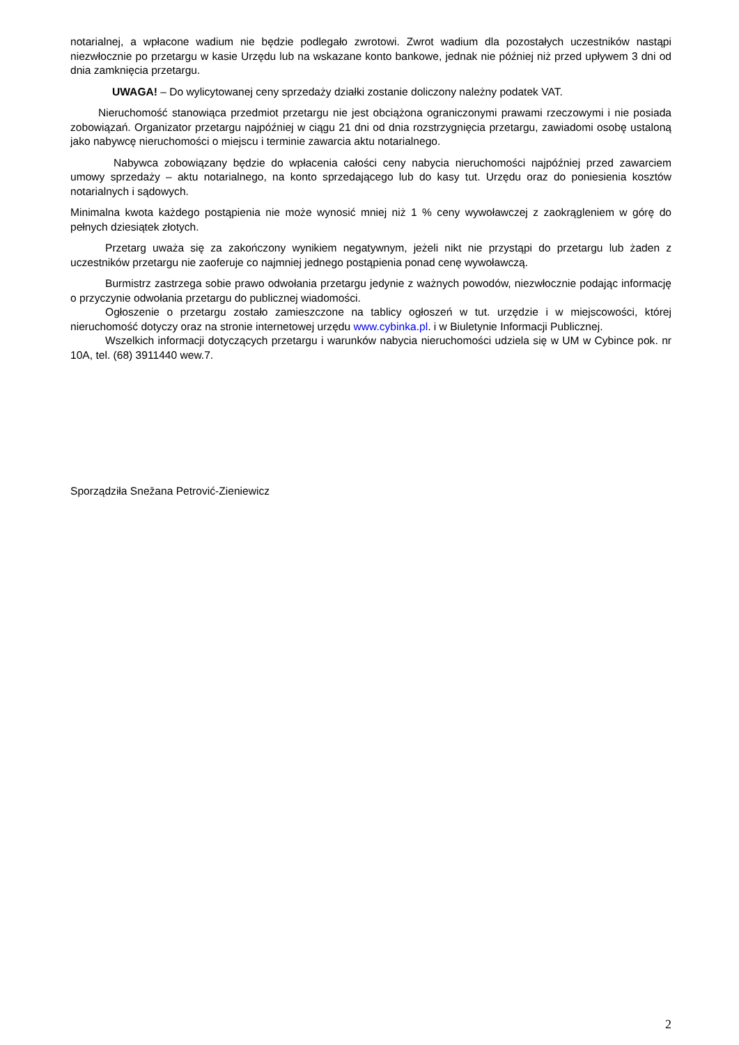notarialnej, a wpłacone wadium nie będzie podlegało zwrotowi. Zwrot wadium dla pozostałych uczestników nastąpi niezwłocznie po przetargu w kasie Urzędu lub na wskazane konto bankowe, jednak nie później niż przed upływem 3 dni od dnia zamknięcia przetargu.
UWAGA! – Do wylicytowanej ceny sprzedaży działki zostanie doliczony należny podatek VAT.
Nieruchomość stanowiąca przedmiot przetargu nie jest obciążona ograniczonymi prawami rzeczowymi i nie posiada zobowiązań. Organizator przetargu najpóźniej w ciągu 21 dni od dnia rozstrzygnięcia przetargu, zawiadomi osobę ustaloną jako nabywcę nieruchomości o miejscu i terminie zawarcia aktu notarialnego.
Nabywca zobowiązany będzie do wpłacenia całości ceny nabycia nieruchomości najpóźniej przed zawarciem umowy sprzedaży – aktu notarialnego, na konto sprzedającego lub do kasy tut. Urzędu oraz do poniesienia kosztów notarialnych i sądowych.
Minimalna kwota każdego postąpienia nie może wynosić mniej niż 1 % ceny wywoławczej z zaokrągleniem w górę do pełnych dziesiątek złotych.
Przetarg uważa się za zakończony wynikiem negatywnym, jeżeli nikt nie przystąpi do przetargu lub żaden z uczestników przetargu nie zaoferuje co najmniej jednego postąpienia ponad cenę wywoławczą.
Burmistrz zastrzega sobie prawo odwołania przetargu jedynie z ważnych powodów, niezwłocznie podając informację o przyczynie odwołania przetargu do publicznej wiadomości.
Ogłoszenie o przetargu zostało zamieszczone na tablicy ogłoszeń w tut. urzędzie i w miejscowości, której nieruchomość dotyczy oraz na stronie internetowej urzędu www.cybinka.pl. i w Biuletynie Informacji Publicznej.
Wszelkich informacji dotyczących przetargu i warunków nabycia nieruchomości udziela się w UM w Cybince pok. nr 10A, tel. (68) 3911440 wew.7.
Sporządziła Snežana Petrović-Zieniewicz
2